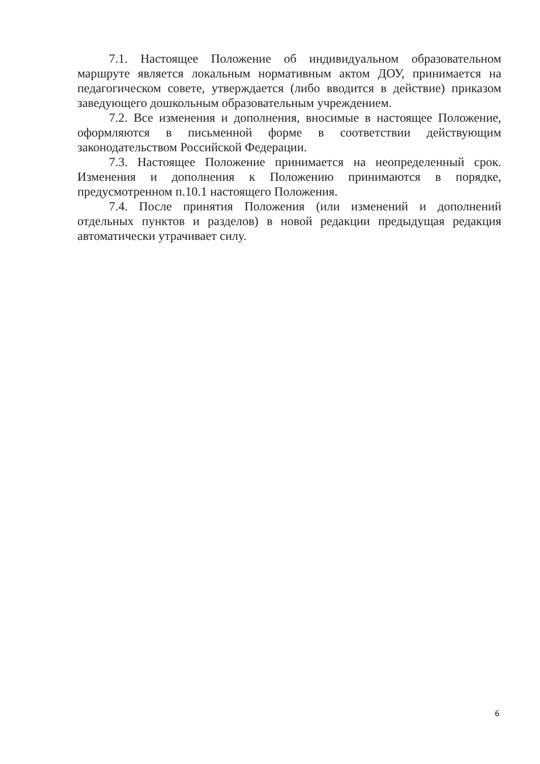7.1. Настоящее Положение об индивидуальном образовательном маршруте является локальным нормативным актом ДОУ, принимается на педагогическом совете, утверждается (либо вводится в действие) приказом заведующего дошкольным образовательным учреждением.
7.2. Все изменения и дополнения, вносимые в настоящее Положение, оформляются в письменной форме в соответствии действующим законодательством Российской Федерации.
7.3. Настоящее Положение принимается на неопределенный срок. Изменения и дополнения к Положению принимаются в порядке, предусмотренном п.10.1 настоящего Положения.
7.4. После принятия Положения (или изменений и дополнений отдельных пунктов и разделов) в новой редакции предыдущая редакция автоматически утрачивает силу.
6